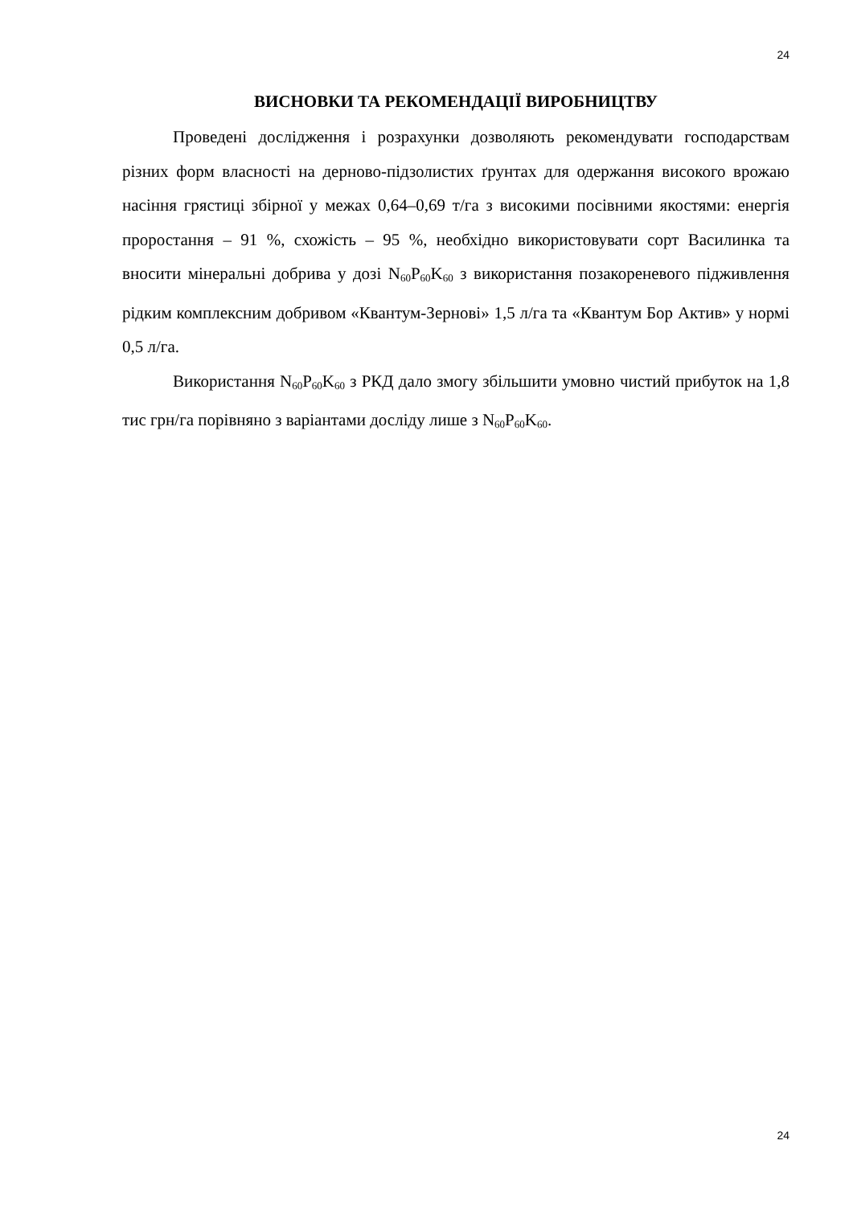24
ВИСНОВКИ ТА РЕКОМЕНДАЦІЇ ВИРОБНИЦТВУ
Проведені дослідження і розрахунки дозволяють рекомендувати господарствам різних форм власності на дерново-підзолистих ґрунтах для одержання високого врожаю насіння грястиці збірної у межах 0,64–0,69 т/га з високими посівними якостями: енергія проростання – 91 %, схожість – 95 %, необхідно використовувати сорт Василинка та вносити мінеральні добрива у дозі N<sub>60</sub>P<sub>60</sub>K<sub>60</sub> з використання позакореневого підживлення рідким комплексним добривом «Квантум-Зернові» 1,5 л/га та «Квантум Бор Актив» у нормі 0,5 л/га.
Використання N<sub>60</sub>P<sub>60</sub>K<sub>60</sub> з РКД дало змогу збільшити умовно чистий прибуток на 1,8 тис грн/га порівняно з варіантами досліду лише з N<sub>60</sub>P<sub>60</sub>K<sub>60</sub>.
24